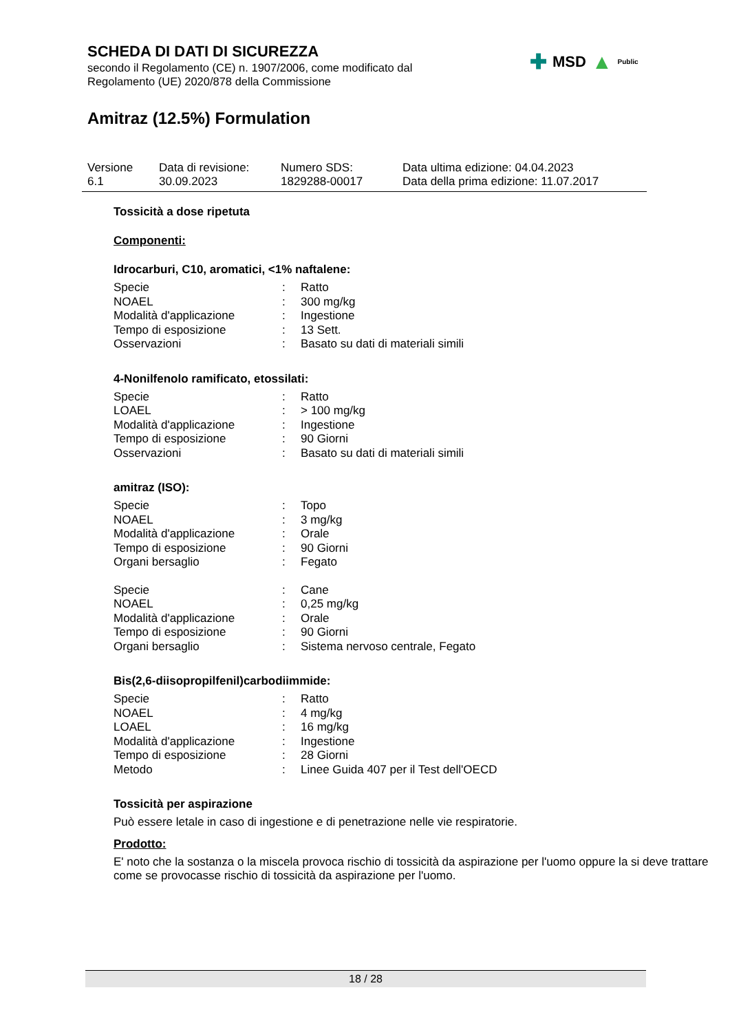SCHEDA DI DATI DI SICUREZZA
secondo il Regolamento (CE) n. 1907/2006, come modificato dal
Regolamento (UE) 2020/878 della Commissione
Amitraz (12.5%) Formulation
Versione
6.1
Data di revisione:
30.09.2023
Numero SDS:
1829288-00017
Data ultima edizione: 04.04.2023
Data della prima edizione: 11.07.2017
✚ MSD ▲ Public
Tossicità a dose ripetuta
Componenti:
Idrocarburi, C10, aromatici, <1% naftalene:
| Specie | : | Ratto |
| NOAEL | : | 300 mg/kg |
| Modalità d'applicazione | : | Ingestione |
| Tempo di esposizione | : | 13 Sett. |
| Osservazioni | : | Basato su dati di materiali simili |
4-Nonilfenolo ramificato, etossilati:
| Specie | : | Ratto |
| LOAEL | : | > 100 mg/kg |
| Modalità d'applicazione | : | Ingestione |
| Tempo di esposizione | : | 90 Giorni |
| Osservazioni | : | Basato su dati di materiali simili |
amitraz (ISO):
| Specie | : | Topo |
| NOAEL | : | 3 mg/kg |
| Modalità d'applicazione | : | Orale |
| Tempo di esposizione | : | 90 Giorni |
| Organi bersaglio | : | Fegato |
| Specie | : | Cane |
| NOAEL | : | 0,25 mg/kg |
| Modalità d'applicazione | : | Orale |
| Tempo di esposizione | : | 90 Giorni |
| Organi bersaglio | : | Sistema nervoso centrale, Fegato |
Bis(2,6-diisopropilfenil)carbodiimmide:
| Specie | : | Ratto |
| NOAEL | : | 4 mg/kg |
| LOAEL | : | 16 mg/kg |
| Modalità d'applicazione | : | Ingestione |
| Tempo di esposizione | : | 28 Giorni |
| Metodo | : | Linee Guida 407 per il Test dell'OECD |
Tossicità per aspirazione
Può essere letale in caso di ingestione e di penetrazione nelle vie respiratorie.
Prodotto:
E' noto che la sostanza o la miscela provoca rischio di tossicità da aspirazione per l'uomo oppure la si deve trattare come se provocasse rischio di tossicità da aspirazione per l'uomo.
18 / 28